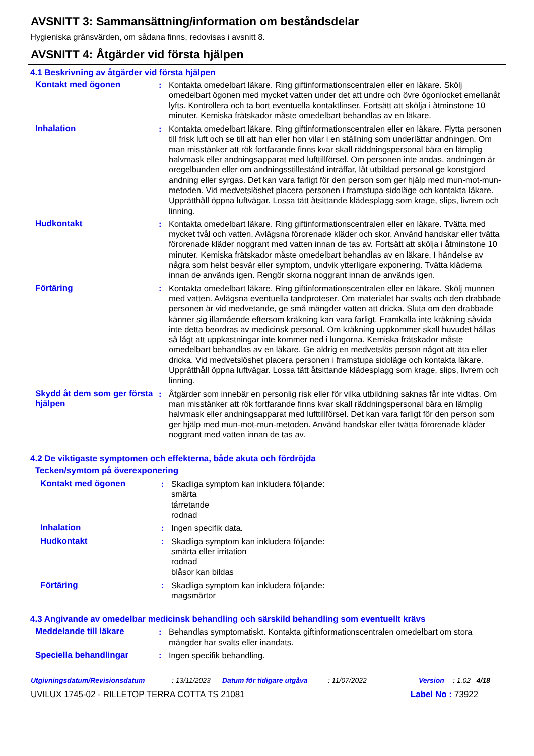AVSNITT 3: Sammansättning/information om beståndsdelar
Hygieniska gränsvärden, om sådana finns, redovisas i avsnitt 8.
AVSNITT 4: Åtgärder vid första hjälpen
4.1 Beskrivning av åtgärder vid första hjälpen
Kontakt med ögonen : Kontakta omedelbart läkare. Ring giftinformationscentralen eller en läkare. Skölj omedelbart ögonen med mycket vatten under det att undre och övre ögonlocket emellanåt lyfts. Kontrollera och ta bort eventuella kontaktlinser. Fortsätt att skölja i åtminstone 10 minuter. Kemiska frätskador måste omedelbart behandlas av en läkare.
Inhalation : Kontakta omedelbart läkare. Ring giftinformationscentralen eller en läkare. Flytta personen till frisk luft och se till att han eller hon vilar i en ställning som underlättar andningen. Om man misstänker att rök fortfarande finns kvar skall räddningspersonal bära en lämplig halvmask eller andningsapparat med lufttillförsel. Om personen inte andas, andningen är oregelbunden eller om andningsstillestånd inträffar, låt utbildad personal ge konstgjord andning eller syrgas. Det kan vara farligt för den person som ger hjälp med mun-mot-mun-metoden. Vid medvetslöshet placera personen i framstupa sidoläge och kontakta läkare. Upprätthåll öppna luftvägar. Lossa tätt åtsittande klädesplagg som krage, slips, livrem och linning.
Hudkontakt : Kontakta omedelbart läkare. Ring giftinformationscentralen eller en läkare. Tvätta med mycket tvål och vatten. Avlägsna förorenade kläder och skor. Använd handskar eller tvätta förorenade kläder noggrant med vatten innan de tas av. Fortsätt att skölja i åtminstone 10 minuter. Kemiska frätskador måste omedelbart behandlas av en läkare. I händelse av några som helst besvär eller symptom, undvik ytterligare exponering. Tvätta kläderna innan de används igen. Rengör skorna noggrant innan de används igen.
Förtäring : Kontakta omedelbart läkare. Ring giftinformationscentralen eller en läkare. Skölj munnen med vatten. Avlägsna eventuella tandproteser. Om materialet har svalts och den drabbade personen är vid medvetande, ge små mängder vatten att dricka. Sluta om den drabbade känner sig illamående eftersom kräkning kan vara farligt. Framkalla inte kräkning såvida inte detta beordras av medicinsk personal. Om kräkning uppkommer skall huvudet hållas så lågt att uppkastningar inte kommer ned i lungorna. Kemiska frätskador måste omedelbart behandlas av en läkare. Ge aldrig en medvetslös person något att äta eller dricka. Vid medvetslöshet placera personen i framstupa sidoläge och kontakta läkare. Upprätthåll öppna luftvägar. Lossa tätt åtsittande klädesplagg som krage, slips, livrem och linning.
Skydd åt dem som ger första hjälpen
: Åtgärder som innebär en personlig risk eller för vilka utbildning saknas får inte vidtas. Om man misstänker att rök fortfarande finns kvar skall räddningspersonal bära en lämplig halvmask eller andningsapparat med lufttillförsel. Det kan vara farligt för den person som ger hjälp med mun-mot-mun-metoden. Använd handskar eller tvätta förorenade kläder noggrant med vatten innan de tas av.
4.2 De viktigaste symptomen och effekterna, både akuta och fördröjda
Tecken/symtom på överexponering
Kontakt med ögonen : Skadliga symptom kan inkludera följande:
smärta
tårretande
rodnad
Inhalation : Ingen specifik data.
Hudkontakt : Skadliga symptom kan inkludera följande:
smärta eller irritation
rodnad
blåsor kan bildas
Förtäring : Skadliga symptom kan inkludera följande:
magsmärtor
4.3 Angivande av omedelbar medicinsk behandling och särskild behandling som eventuellt krävs
Meddelande till läkare : Behandlas symptomatiskt. Kontakta giftinformationscentralen omedelbart om stora mängder har svalts eller inandats.
Speciella behandlingar : Ingen specifik behandling.
Utgivningsdatum/Revisionsdatum: 13/11/2023 Datum för tidigare utgåva: 11/07/2022 Version: 1.02 4/18
UVILUX 1745-02 - RILLETOP TERRA COTTA TS 21081 Label No : 73922